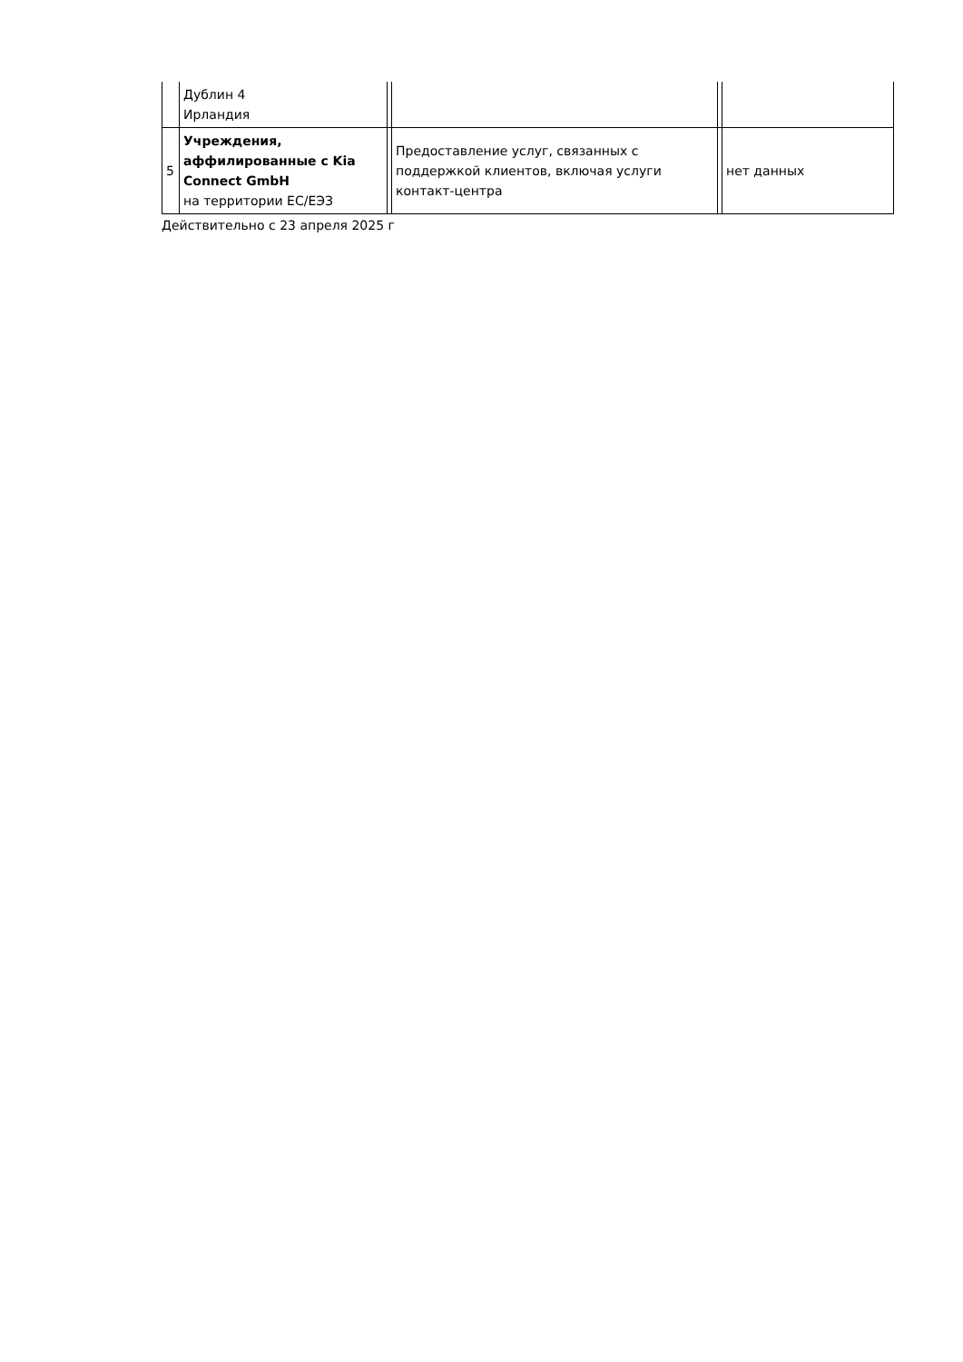| | Дублин 4 Ирландия | | | | |
| 5 | Учреждения, аффилированные с Kia Connect GmbH на территории ЕС/ЕЭЗ | | Предоставление услуг, связанных с поддержкой клиентов, включая услуги контакт-центра | | нет данных |
Действительно с 23 апреля 2025 г